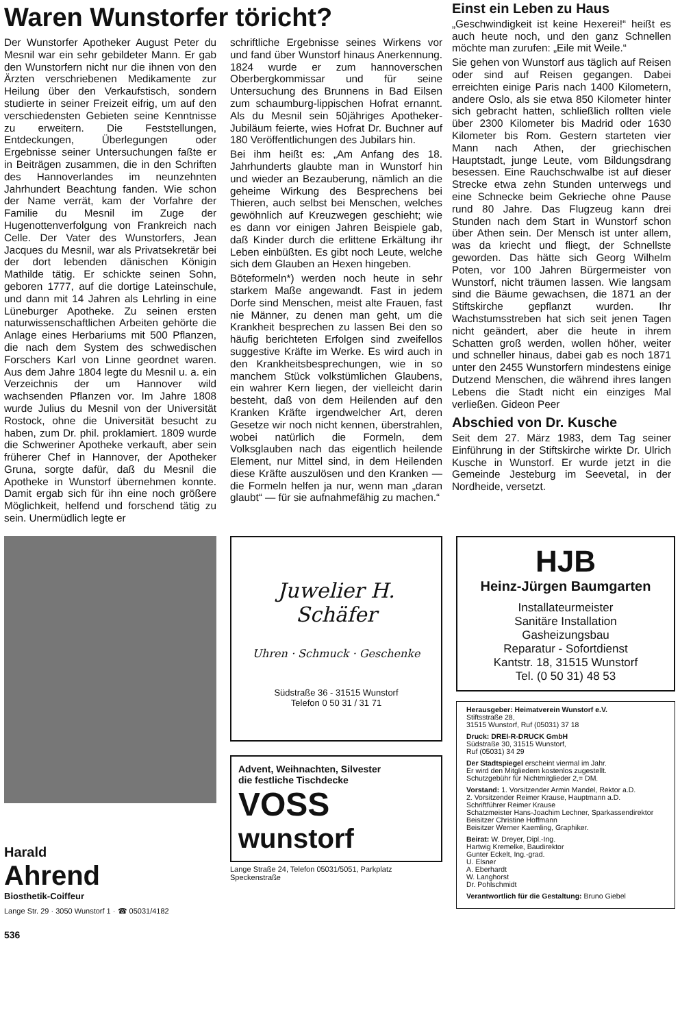Waren Wunstorfer töricht?
Der Wunstorfer Apotheker August Peter du Mesnil war ein sehr gebildeter Mann. Er gab den Wunstorfern nicht nur die ihnen von den Ärzten verschriebenen Medikamente zur Heilung über den Verkaufstisch, sondern studierte in seiner Freizeit eifrig, um auf den verschiedensten Gebieten seine Kenntnisse zu erweitern. Die Feststellungen, Entdeckungen, Überlegungen oder Ergebnisse seiner Untersuchungen faßte er in Beiträgen zusammen, die in den Schriften des Hannoverlandes im neunzehnten Jahrhundert Beachtung fanden. Wie schon der Name verrät, kam der Vorfahre der Familie du Mesnil im Zuge der Hugenottenverfolgung von Frankreich nach Celle. Der Vater des Wunstorfers, Jean Jacques du Mesnil, war als Privatsekretär bei der dort lebenden dänischen Königin Mathilde tätig. Er schickte seinen Sohn, geboren 1777, auf die dortige Lateinschule, und dann mit 14 Jahren als Lehrling in eine Lüneburger Apotheke. Zu seinen ersten naturwissenschaftlichen Arbeiten gehörte die Anlage eines Herbariums mit 500 Pflanzen, die nach dem System des schwedischen Forschers Karl von Linne geordnet waren. Aus dem Jahre 1804 legte du Mesnil u. a. ein Verzeichnis der um Hannover wild wachsenden Pflanzen vor. Im Jahre 1808 wurde Julius du Mesnil von der Universität Rostock, ohne die Universität besucht zu haben, zum Dr. phil. proklamiert. 1809 wurde die Schweriner Apotheke verkauft, aber sein früherer Chef in Hannover, der Apotheker Gruna, sorgte dafür, daß du Mesnil die Apotheke in Wunstorf übernehmen konnte. Damit ergab sich für ihn eine noch größere Möglichkeit, helfend und forschend tätig zu sein. Unermüdlich legte er
schriftliche Ergebnisse seines Wirkens vor und fand über Wunstorf hinaus Anerkennung. 1824 wurde er zum hannoverschen Oberbergkommissar und für seine Untersuchung des Brunnens in Bad Eilsen zum schaumburg-lippischen Hofrat ernannt. Als du Mesnil sein 50jähriges Apotheker-Jubiläum feierte, wies Hofrat Dr. Buchner auf 180 Veröffentlichungen des Jubilars hin.
Bei ihm heißt es: „Am Anfang des 18. Jahrhunderts glaubte man in Wunstorf hin und wieder an Bezauberung, nämlich an die geheime Wirkung des Besprechens bei Thieren, auch selbst bei Menschen, welches gewöhnlich auf Kreuzwegen geschieht; wie es dann vor einigen Jahren Beispiele gab, daß Kinder durch die erlittene Erkältung ihr Leben einbüßten. Es gibt noch Leute, welche sich dem Glauben an Hexen hingeben.
Böteformeln*) werden noch heute in sehr starkem Maße angewandt. Fast in jedem Dorfe sind Menschen, meist alte Frauen, fast nie Männer, zu denen man geht, um die Krankheit besprechen zu lassen Bei den so häufig berichteten Erfolgen sind zweifellos suggestive Kräfte im Werke. Es wird auch in den Krankheitsbesprechungen, wie in so manchem Stück volkstümlichen Glaubens, ein wahrer Kern liegen, der vielleicht darin besteht, daß von dem Heilenden auf den Kranken Kräfte irgendwelcher Art, deren Gesetze wir noch nicht kennen, überstrahlen, wobei natürlich die Formeln, dem Volksglauben nach das eigentlich heilende Element, nur Mittel sind, in dem Heilenden diese Kräfte auszulösen und den Kranken — die Formeln helfen ja nur, wenn man „daran glaubt“ — für sie aufnahmefähig zu machen.“
Einst ein Leben zu Haus
„Geschwindigkeit ist keine Hexerei!“ heißt es auch heute noch, und den ganz Schnellen möchte man zurufen: „Eile mit Weile.“
Sie gehen von Wunstorf aus täglich auf Reisen oder sind auf Reisen gegangen. Dabei erreichten einige Paris nach 1400 Kilometern, andere Oslo, als sie etwa 850 Kilometer hinter sich gebracht hatten, schließlich rollten viele über 2300 Kilometer bis Madrid oder 1630 Kilometer bis Rom. Gestern starteten vier Mann nach Athen, der griechischen Hauptstadt, junge Leute, vom Bildungsdrang besessen. Eine Rauchschwalbe ist auf dieser Strecke etwa zehn Stunden unterwegs und eine Schnecke beim Gekrieche ohne Pause rund 80 Jahre. Das Flugzeug kann drei Stunden nach dem Start in Wunstorf schon über Athen sein. Der Mensch ist unter allem, was da kriecht und fliegt, der Schnellste geworden. Das hätte sich Georg Wilhelm Poten, vor 100 Jahren Bürgermeister von Wunstorf, nicht träumen lassen. Wie langsam sind die Bäume gewachsen, die 1871 an der Stiftskirche gepflanzt wurden. Ihr Wachstumsstreben hat sich seit jenen Tagen nicht geändert, aber die heute in ihrem Schatten groß werden, wollen höher, weiter und schneller hinaus, dabei gab es noch 1871 unter den 2455 Wunstorfern mindestens einige Dutzend Menschen, die während ihres langen Lebens die Stadt nicht ein einziges Mal verließen. Gideon Peer
Abschied von Dr. Kusche
Seit dem 27. März 1983, dem Tag seiner Einführung in der Stiftskirche wirkte Dr. Ulrich Kusche in Wunstorf. Er wurde jetzt in die Gemeinde Jesteburg im Seevetal, in der Nordheide, versetzt.
Harald
Ahrend
Biosthetik-Coiffeur
Lange Str. 29 · 3050 Wunstorf 1 · ☎ 05031/4182
Juwelier H. Schäfer
Uhren · Schmuck · Geschenke
Südstraße 36 - 31515 Wunstorf
Telefon 0 50 31 / 31 71
Advent, Weihnachten, Silvester
die festliche Tischdecke
VOSS
wunstorf
Lange Straße 24, Telefon 05031/5051, Parkplatz Speckenstraße
HJB
Heinz-Jürgen Baumgarten
Installateurmeister
Sanitäre Installation
Gasheizungsbau
Reparatur - Sofortdienst
Kantstr. 18, 31515 Wunstorf
Tel. (0 50 31) 48 53
Herausgeber: Heimatverein Wunstorf e.V.
Stiftsstraße 28,
31515 Wunstorf, Ruf (05031) 37 18
Druck: DREI-R-DRUCK GmbH
Südstraße 30, 31515 Wunstorf,
Ruf (05031) 34 29
Der Stadtspiegel erscheint viermal im Jahr.
Er wird den Mitgliedern kostenlos zugestellt.
Schutzgebühr für Nichtmitglieder 2,= DM.
Vorstand: 1. Vorsitzender Armin Mandel, Rektor a.D.
2. Vorsitzender Reimer Krause, Hauptmann a.D.
Schriftführer Reimer Krause
Schatzmeister Hans-Joachim Lechner, Sparkassendirektor
Beisitzer Christine Hoffmann
Beisitzer Werner Kaemling, Graphiker.
Beirat: W. Dreyer, Dipl.-Ing.
Hartwig Kremelke, Baudirektor
Gunter Eckelt, Ing.-grad.
U. Elsner
A. Eberhardt
W. Langhorst
Dr. Pohlschmidt
Verantwortlich für die Gestaltung: Bruno Giebel
536